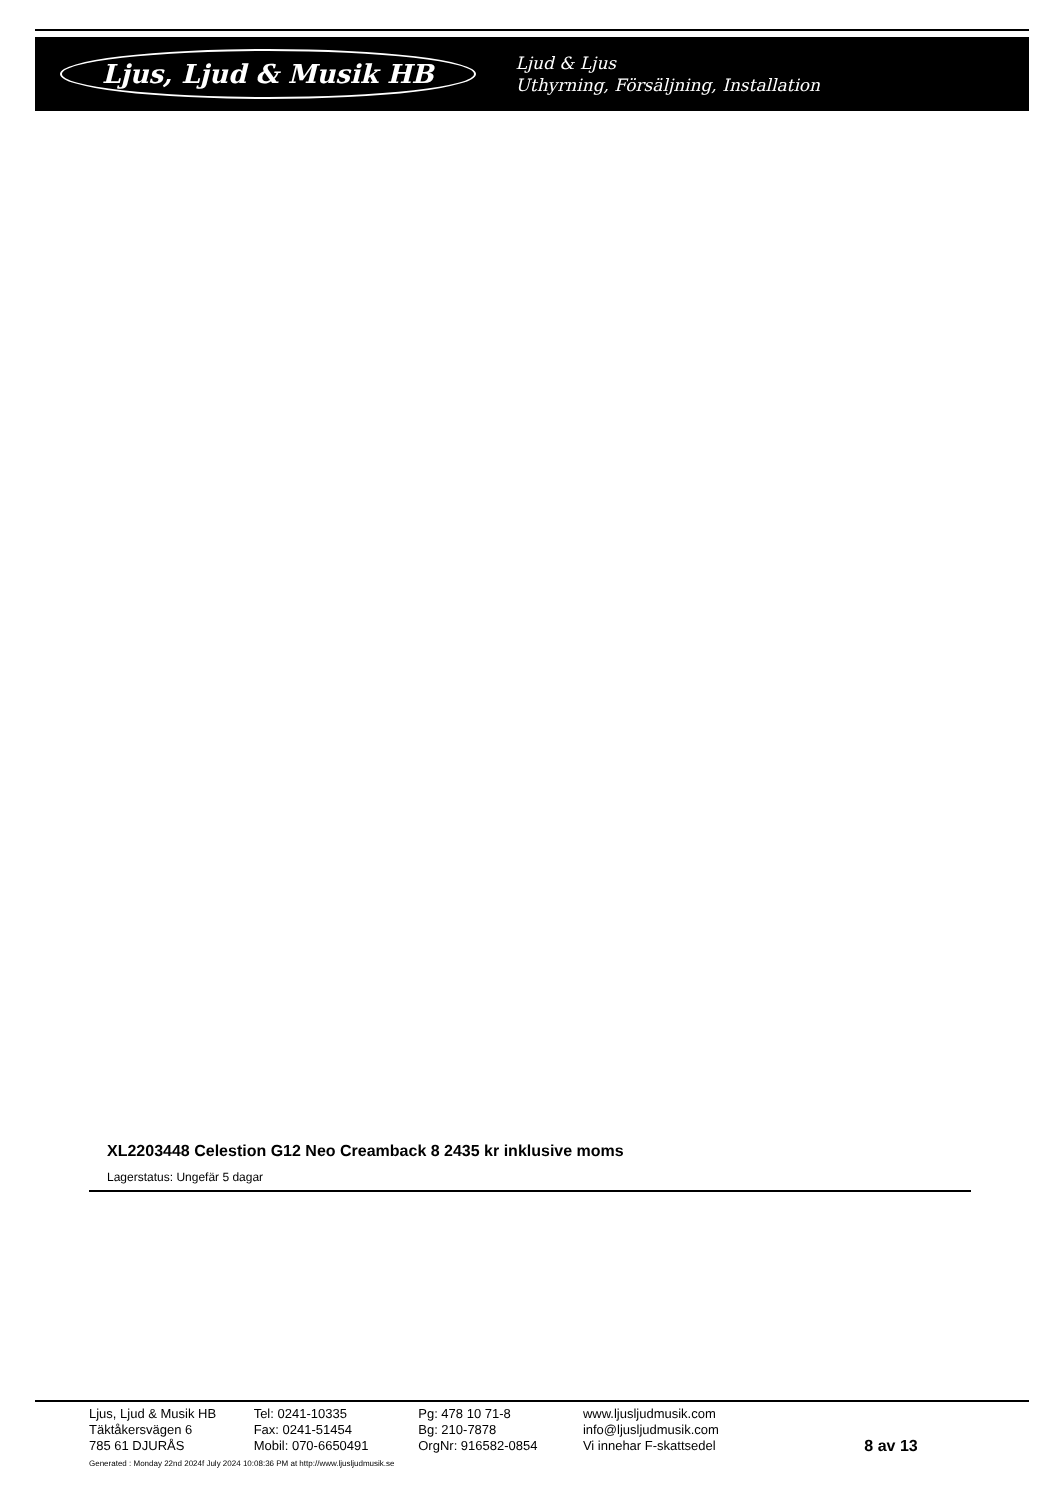Ljus, Ljud & Musik HB
Ljud & Ljus
Uthyrning, Försäljning, Installation
XL2203448 Celestion G12 Neo Creamback 8 2435 kr inklusive moms
Lagerstatus: Ungefär 5 dagar
Ljus, Ljud & Musik HB
Täktåkersvägen 6
785 61 DJURÅS
Tel: 0241-10335
Fax: 0241-51454
Mobil: 070-6650491
Pg: 478 10 71-8
Bg: 210-7878
OrgNr: 916582-0854
www.ljusljudmusik.com
info@ljusljudmusik.com
Vi innehar F-skattsedel
8 av 13
Generated : Monday 22nd 2024f July 2024 10:08:36 PM at http://www.ljusljudmusik.se